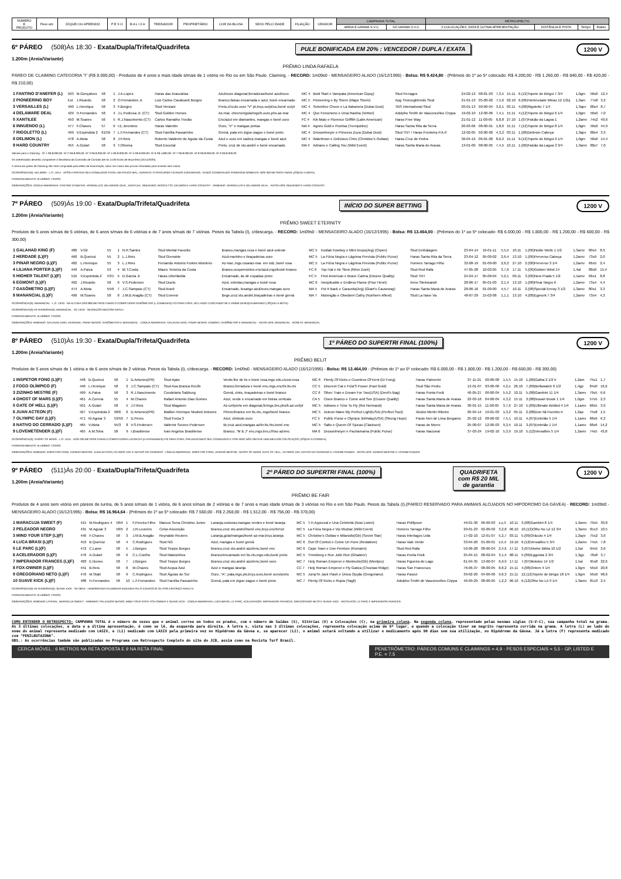| NÚMERO E PRODUTO | Peso ant. | JÓQUEI OU APRENDIZ | P E S O | B A L I Z A | TREINADOR | PROPRIETÁRIO | COR DA BLUSA | SEXO PELO IDADE | FILIAÇÃO | CRIADOR | CAMPANHA TOTAL | | RETROSPECTO | | | |
| --- | --- | --- | --- | --- | --- | --- | --- | --- | --- | --- | --- | --- | --- | --- | --- | --- |
| | | | | | | | | | | | AREIA E GRAMA S-V-C | SÓ GRAMA S-V-C | 3 COLOCAÇÕES, DATA E ÚLTIMA APRESENTAÇÃO | DISTÂNCIA E PISTA | Tempo | Rateio |
6º PÁREO (508)Às 18:30 - Exata/Dupla/Trifeta/Quadrifeta
1.200m (Areia/Variante)
PULE BONIFICADA EM 20% : VENCEDOR / DUPLA / EXATA
1200 V
PRÊMIO LINDA RAFAELA
PÁREO DE CLAIMING CATEGORIA "I" (R$ 8.000,00) - Produtos de 4 anos e mais idade s/mais de 1 vitória no Rio ou em São Paulo. Claiming. - RECORD: 1m09s0 - MENSAGEIRO ALADO (16/12/1995) - Bolsa: R$ 9.424,80 - (Prêmios do 1º ao 5º colocado: R$ 4.200,00 - R$ 1.260,00 - R$ 840,00 - R$ 420,00 - R$ 210,00)
| 1 FANTINO D'ANEFER (L) | 503 | M.Gonçalves | 58 | 1 | J.A.Lopes | Haras das Araucárias | Azul/ouro diagonal,ferraduras/boné azul/ouro | MC 4 | Bold Start e Vampata (American Gipsy) | Stud Ferragus | 24-02-13 | 08-01-03 | 7,3,5 | 15.11 | 6.(12)Topete de Birigui 7 3/4 | 1,0gm | 56s0 | 12,4 |
| 2 PIONEERING BOY | Est | J.Ricardo | 58 | 2 | O.Fernandes Jr. | Luiz Carlos Cavalcanti Borges | Branco,faixas encarnada e azul, boné encarnado | MC 5 | Pioneering e By Storm (Major Storm) | Apg Thoroughbreds Stud | 21-01-13 | 05-00-02 | 7,5,6 | 02.10 | 6.(06)Hortenciade Minas 12 1/2cj | 1,3am | 77s8 | 3,2 |
| 3 VERSAILLES (L) | 490 | L.Henrique | 58 | 3 | F.Borges | Stud Versiani | Preto,círculo ouro "V" pt,brçs.ou/pt/ou,boné ou/pt | MC 4 | Setembro Chove e La Itabanera (Dubai Dust) | TBS International Stud | 20-01-13 | 09-00-04 | 3,2,1 | 03.11 | 4.(08)Rigoletto 7 1/4 | 1,3apv | 80s4 | 8,7 |
| 4 DELAWARE DEAL | 429 | H.Fernandes | 58 | 4 | J.L.Pedrosa Jr. (CT) | Stud Golden Horses | Az-mar, chevron/gola/mgs/b.ouro,phs.az-mar | MC 4 | Que Fenomeno e Uma Rainha (Vettori) | Adolpho Smith de Vasconcellos Crippa | 19-02-10 | 12-00-06 | 7,4,1 | 15.11 | 4.(12)Topete de Birigui 6 1/4 | 1,0gm | 56s0 | 7,0 |
| 5 XANTILEE | 450 | M.Soares | 56 | 5 | R.J.Nascimento (CT) | Carlos Ramalho Trovão | Enc/azul em diamantes, mangas e boné ouro | FC 4 | Kik-Malo e Florence Griffith (Latin American) | Haras Free Way | 21-01-12 | 11-00-05 | 6,8,8 | 27.10 | 1.(07)Falcão da Lagoa 1 | 1,2amv | 74s2 | 40,6 |
| 6 INNUENDO (L) | 477 | F.Chaves | 57 | 6 | I.E.Jeronimo | Haras Valentin | Ouro, "V" e mangas pretas | MA 4 | Agnes Gold e Poetisa (Trempolino) | Haras Santa Rita da Serra | 20-03-06 | 08-00-01 | 1,8,6 | 15.11 | 7.(12)Topete de Birigui 8 1/4 | 1,0gm | 56s0 | 44,9 |
| 7 RIGOLETTO (L) | 499 | V.Espindola 2 | 61/59 | 7 | L.F.Fernandes (CT) | Stud Família Passarinho | Grená, pala em zigue-zague e boné preto | MC 4 | Drosselmeyer e Princess Zuca (Dubai Dust) | Stud TNT / Haras Fronteira P.A.P. | 12-02-05 | 02-00-00 | 4,3,2 | 03.11 | 1.(08)Delimon Cabeça | 1,3apv | 80s4 | 3,3 |
| 8 DELIMON (L) | 478 | A.Mota | 58 | 8 | J.F.Reis | Roberto Valdemir de Aguiar da Costa | Azul e ouro em xadrez,mangas e boné azul | MC 4 | Watchmon e Delicious Chris (Christine's Outlaw) | Haras Cruz de Pedra | 36-04-19 | 06-01-00 | 8,6,2 | 15.11 | 9.(12)Topete de Birigui 9 1/4 | 1,0gm | 56s0 | 14,4 |
| 9 HARD COUNTRY | 455 | A.Gulart | 58 | 9 | T.Oliveira | Stud Escorial | Preto, cruz de sto.andré e boné encarnado | MA 4 | Adriano e Calling You (Wild Event) | Haras Santa Maria de Araras | 13-01-09 | 08-00-05 | 7,4,5 | 10.11 | 1.(06)Falcão da Lagoa 3 3/4 | 1,3amv | 80s7 | 7,0 |
Valores para o Claiming - Nº 1 R$ 8.000,00- Nº 2 R$ 8.000,00- Nº 3 R$ 8.000,00- Nº 4 R$ 8.000,00- Nº 5 R$ 8.000,00- Nº 6 R$ 4.800,00- Nº 7 R$ 8.000,00- Nº 8 R$ 8.000,00- Nº 9 R$ 8.000,00
Os interessados deverão comparecer à Secretaria da Comissão de Corridas até as 14:00 horas de terça-feira (24/11/2020).
A vitória em páreo de Claiming não será computada para efeito de enturmação, salvo nos casos das provas chamadas para animais sem vitória.
OCORRÊNCIA(S): DELIMON - L.O. 15/11 - APÓS A PARTIDA SEU CONDUZIDO FICOU UM POUCO MAL, DURANTE O PERCURSO FICANDO ENCERRADO, TENDO CONSEGUIDO PASSAGEM SOMENTE NOS 300 METROS FINAIS (JÓQUEI A.MOTA)
FERRAGEAMENTO: ALUMÍNIO: TODOS
OBSERVAÇÕES: LÍNGUA AMARRADA: FANTINO D'ANEFER, VERSAILLES, DELAWARE DEAL, XANTILEE, INNUENDO, RIGOLETTO, DELIMON E HARD COUNTRY - ARMINHO: VERSAILLES E DELAWARE DEAL - ANTOLHOS: INNUENDO E HARD COUNTRY
7º PÁREO (509)Às 19:00 - Exata/Dupla/Trifeta/Quadrifeta
1.200m (Areia/Variante)
INÍCIO DO SUPER BETTING 1200 V
PRÊMIO SWEET ETERNITY
Produtos de 5 anos s/mais de 5 vitórias, de 6 anos s/mais de 6 vitórias e de 7 anos s/mais de 7 vitórias. Pesos da Tabela (I), c/descarga. - RECORD: 1m09s0 - MENSAGEIRO ALADO (16/12/1995) - Bolsa: R$ 13.464,00 - (Prêmios do 1º ao 5º colocado: R$ 6.000,00 - R$ 1.800,00 - R$ 1.200,00 - R$ 600,00 - R$ 300,00)
| 1 GALAHAD KING (F) | 480 | V.Gil | 55 | 1 | N.R.Santos | Stud Mental Favorito | Branco,mangas rosa e boné azul-celeste | MC 5 | Kodiak Kowboy e Mint Drops(Arg) (Orpen) | Stud Embalagem | 23-04-14 | 16-01-11 | 5,5,5 | 10.11 | 1.(06)Noble Wells 1 1/2 | 1,3amv | 80s4 | 8,9 |
| 2 HERDADE (L)(F) | 460 | B.Queiroz | 55 | 2 | L.J.Reis | Stud Grenoble | Azul-marinho e braçadeiras ouro | MC 5 | La Fúria Negra e Lágrima Prevista (Public Purse) | Haras Santa Rita da Serra | 23-04-12 | 05-00-02 | 2,6,4 | 13.10 | 1.(06)Perverso Cabeça | 1,2amv | 73s9 | 2,0 |
| 3 PINAR NEGRO (L)(F) | 482 | L.Henrique | 55 | 3 | L.J.Reis | Fernando Antonio Fontes Monteiro | Az-mar.,mgs.rosa/az-mar. em xdz.,boné rosa | MC 5 | La Fúria Negra e Lágrima Prevista (Public Purse) | Homero Tarrago Filho | 32-08-19 | 01-00-00 | 2,6,2 | 27.10 | 2.(08)Perverso 3 1/4 | 1,2amv | 66s5 | 2,4 |
| 4 LILIANA PORTER (L)(F) | 449 | A.Paiva | 53 | 4 | M.T.Costa | Mauro Teixeira da Costa | Branco,suspensórios enc/azul,mgs/boné branco | FC 6 | Top Hat e Air Slew (Rêve Doré) | Stud Red Rafa | 47-05-28 | 10-02-05 | 3,7,6 | 17.11 | 5.(06)Golden Wind 14 | 1,4al | 88s0 | 15,4 |
| 5 HIGHER TALENT (L)(F) | 516 | V.Espindola 2 | 53/1 | 5 | D.Garcia Jr | Haras Uberlândia | Encarnado, ás de espadas preto | FC 5 | First American e Brave Carina (Elusive Quality) | Stud TNT | 24-04-17 | 05-00-04 | 5,2,1 | 09.11 | 3.(06)New Prada 5 1/2 | 1,1amv | 66s1 | 8,8 |
| 6 EGMONT (L)(F) | 462 | J.Ricardo | 58 | 6 | V.S.Pedersen | Stud Dueto | Azul, estrelas,mangas e boné rosa | MC 6 | Inexplicable e Endless Flame (Pour Henri) | Irene Steinwandt | 28-06-17 | 05-01-03 | 2,1,4 | 13.10 | 1.(08)Pinar Negro 6 | 1,2amv | 73s4 | 4,4 |
| 7 GASÔMETRO (L)(F) | 474 | A.Mota | 55/6 | 7 | J.C.Sampaio (CT) | Stud Araré | Encarnado, losango azul/ouro,mangas ouro | MA 5 | Put It Back e Caravela(Arg) (Giant's Causeway) | Haras Santa Maria de Araras | 28-06-16 | 01-00-00 | 4,5,7 | 10.11 | 2.(08)Special Envoy 3 1/2 | 1,3amv | 80s1 | 3,3 |
| 8 MANANCIAL (L)(F) | 490 | M.Soares | 58 | 8 | J.M.B.Aragão (CT) | Stud Everest | Bege,cruz sto.andré,braçadeiras e boné grená | MA 7 | Molengão e Obedient Cathy (Northern Afleet) | Stud La Nave Va | 48-07-29 | 15-02-08 | 1,1,1 | 13.10 | 4.(08)Egmont 7 3/4 | 1,2amv | 73s4 | 4,3 |
OCORRÊNCIA(S): MANANCIAL - L.O. 13/10 - NA ALTURA DOS 800 METROS FINAIS O COMPETIDOR GASÔMETRO (L.CHIMENES) FOI PARA FORA, NO LANCE CHOCANDO-SE E ASSIM DESEQUILIBRANDO (JÓQUEI A.MOTA)
OCORRÊNCIA(S) VETERINÁRIA(S): MANANCIAL - SV 13/10 - SECREÇÃO MUCOSA GRAU I
FERRAGEAMENTO: ALUMÍNIO: TODOS
OBSERVAÇÕES: ARMINHO: GALAHAD KING, HERDADE, PINAR NEGRO, GASÔMETRO E MANANCIAL - LÍNGUA AMARRADA: GALAHAD KING, PINAR NEGRO, EGMONT, GASÔMETRO E MANANCIAL - ANTOLHOS: MANANCIAL - ROSETA: MANANCIAL
8º PÁREO (510)Às 19:30 - Exata/Dupla/Trifeta/Quadrifeta
1.200m (Areia/Variante)
1º PÁREO DO SUPERTRI FINAL (100%)
1200 V
PRÊMIO BELIT
Produtos de 5 anos s/mais de 1 vitória e de 6 anos s/mais de 2 vitórias. Pesos da Tabela (I), c/descarga. - RECORD: 1m09s0 - MENSAGEIRO ALADO (16/12/1995) - Bolsa: R$ 13.464,00 - (Prêmios do 1º ao 5º colocado: R$ 6.000,00 - R$ 1.800,00 - R$ 1.200,00 - R$ 600,00 - R$ 300,00)
| 1 INSPETOR FONG (L)(F) | 448 | B.Queiroz | 58 | 1 | D.Antunes(PR) | Stud Ajato | Verde,flor de lis e boné rosa,mgs.vds.c/cost.rosa | MC 6 | Plenty Of Kicks e Countess Of Kent (Dr Fong) | Haras Palmerini | 37-11-21 | 00-00-00 | 1,5,5 | 15.10 | 1.(06)Galba 2 1/2 tr | 1,2am | 75s1 | 1,7 |
| 2 FOGO OLÍMPICO (F) | 446 | L.Henrique | 58 | 2 | J.C.Sampaio (CT) | Stud Asa Branca Recife | Branco,ferradura e boné enc,mgs.enc/br.lts.vts | CC 5 | Discreet Cat e Fula'S Power (Fast Gold) | Stud São Pedro | 13-01-07 | 03-00-00 | 4,2,x | 26.10 | 7.(09)Bellawatch 6 1/2 | 1,4gp | 84s0 | 16,6 |
| 3 ZIZINHO MESTRE (F) | 499 | A.Paiva | 58 | 3 | R.J.Nascimento | Coudelaria Salzburg | Grená, cinto, braçadeiras e boné branco | CC 6 | Silver Train e Dream For Two(USA) (Devil's Bag) | Haras Ponta Porã | 40-05-27 | 06-00-04 | 5,5,2 | 10.11 | 5.(08)Gambini 11 1/4 | 1,3amv | 79s5 | 6,6 |
| 4 GHOST OF MARS (L)(F) | 461 | A.Correia | 55 | 4 | M.Chaves | Rafael Antonio Dias Gomes | Azul, verde e encarnado em listras verticais | CA 5 | Cisne Branco e Come and See (Elusive Quality) | Haras Santa Maria de Araras | 22-03-16 | 04-00-04 | 4,3,2 | 15.11 | 3.(08)Nooah Brook 1 1/4 | 1,0gm | 57s5 | 2,3 |
| 5 GATE OF HELL (L)(F) | 501 | A.Gulart | 58 | 5 | J.F.Reis | Stud Magaiver | Az-cel/preto em diagonal,fx/mgs.brs,phs/b.az-cel/pt | MC 5 | Adriano e Time To Fly (Roi Normand) | Haras Santa Maria de Araras | 30-01-15 | 11-00-05 | 3,7,6 | 27.10 | 5.(09)Ultimate Bridled 4 1/4 | 1,1amv | 68s5 | 3,9 |
| 6 JUAN ACTEON (F) | 427 | V.Espindola 2 | 58/6 | 6 | D.Antunes(PR) | Maillon Henrique Mudrek Antunes | Pt/enc/branco em lts.vts.,mgs/boné branco | MC 5 | Acteon Mane My Perfect Light(USA) (Perfect Soul) | Aluizio Merlin Ribeiro | 26-04-14 | 10-01-03 | 1,3,2 | 05.11 | 2.(08)Don Itá Focinho tr | 1,2ap | 75s8 | 1,5 |
| 7 OLYMPIC DAY (L)(F) | 471 | M.Aguiar 3 | 53/50 | 7 | D.Peres | Stud Forza 3 | Azul, símbolo ouro | FC 5 | Public Purse e Olympic Birthday(USA) (Strong Hope) | Paulo Neri de Lima Bergamo | 25-02-12 | 08-00-02 | 7,5,1 | 10.11 | 4.(07)Embrião 5 1/4 | 1,1amv | 68s6 | 6,3 |
| 8 NATIVO DO CERRADO (L)(F) | 465 | V.Mota | 55/3 | 8 | V.S.Pedersen | Valtemir Severo Pedersen | Br,cruz azul,mangas az/br.lts.hts,boné enc | MC 5 | Salto e Queen Of Tijucas (Clackson) | Haras do Morro | 25-00-07 | 12-00-03 | 9,3,4 | 10.11 | 3.(07)Embrião 1 1/4 | 1,1amv | 68s6 | 14,2 |
| 9 LOVEMETENDER (L)(F) | 465 | A.M.Silva | 58 | 9 | I.Brasiliense | Ivan Angelos Brasiliense | Branco, "M & J" enc,mgs.brs.c/friso az/enc | MA 6 | Drosselmeyer e Pachamama (Public Purse) | Haras Nacional | 37-03-24 | 19-02-10 | 5,3,9 | 19.10 | 5.(12)Versailles 5 1/4 | 1,2amv | 74s5 | 43,8 |
OCORRÊNCIA(S): GHOST OF MARS - L.O. 15/11 - NOS 200 METROS FINAIS A COMPETIDORA LUCRECIA (H.FERNANDES) FOI PARA FORA, PREJUDICANDO SEU CONDUZIDO E POR ISSO NÃO OBTEVE UMA MELHOR COLOCAÇÃO (JÓQUEI A.CORREIA)
FERRAGEAMENTO: ALUMÍNIO: TODOS
OBSERVAÇÕES: ARMINHO: INSPETOR FONG, ZIZINHO MESTRE, JUAN ACTEON, OLYMPIC DAY E NATIVO DO CERRADO - LÍNGUA AMARRADA: INSPETOR FONG, ZIZINHO MESTRE, GHOST OF MARS, GATE OF HELL, OLYMPIC DAY, NATIVO DO CERRADO E LOVEMETENDER - ANTOLHOS: ZIZINHO MESTRE E LOVEMETENDER
9º PÁREO (511)Às 20:00 - Exata/Dupla/Trifeta/Quadrifeta
1.200m (Areia/Variante)
2º PÁREO DO SUPERTRI FINAL (100%)
QUADRIFETA
com R$ 20 MIL
de garantia
1200 V
PRÊMIO BE FAIR
Produtos de 4 anos sem vitória em páreos de turma, de 5 anos s/mais de 1 vitória, de 6 anos s/mais de 2 vitórias e de 7 anos e mais idade s/mais de 3 vitórias no Rio e em São Paulo. Pesos da Tabela (I).(PÁREO RESERVADO PARA ANIMAIS ALOJADOS NO HIPÓDROMO DA GÁVEA) - RECORD: 1m09s0 - MENSAGEIRO ALADO (16/12/1995) - Bolsa: R$ 16.964,64 - (Prêmios do 1º ao 5º colocado: R$ 7.560,00 - R$ 2.268,00 - R$ 1.512,00 - R$ 756,00 - R$ 378,00)
| 1 MARACUJA SWEET (F) | 415 | M.Rodrigues 4 | 58/4 | 1 | F.Pereira Filho | Marcus Sena Christino Junior | Laranja,costuras,mangas verdes e boné laranja | MC 5 | T.H.Approval e Una Celebritá (Now Listen) | Haras Phillipson | 49-01-30 | 06-00-03 | x,x,5 | 10.11 | 3.(08)Gambini 8 1/4 | 1,3amv | 79s5 | 30,8 |
| 2 PELEADOR NEGRO | 431 | M.Aguiar 3 | 58/5 | 2 | J.R.Loureiro | Celso Assunção | Branco,cruz sto.andré/boné enc,brçs.enc/br/vd | MC 5 | La Fúria Negra e Vip Muztaz (Wild Event) | Homero Tarrago Filho | 29-01-23 | 02-00-02 | 3,2,8 | 06.10 | 10.(12)Olho No Lô 12 3/4 | 1,3amv | 81s3 | 10,5 |
| 3 MIND YOUR STEP (L)(F) | 446 | F.Chaves | 58 | 3 | J.M.B.Aragão | Reynaldo Reuters | Laranja,gola/mangas/boné az-mar,brçs.laranja | MC 5 | Christine's Outlaw e Milanollo(Gb) (Soviet Star) | Haras Interlagos Ltda | 17-02-10 | 12-01-07 | 5,2,7 | 03.11 | 5.(09)Oráculo 4 1/4 | 1,2apv | 75s2 | 3,6 |
| 4 LUCA BRASI (L)(F) | 453 | B.Queiroz | 58 | 4 | C.Rodrigues | Stud NG | Azul, mangas e boné grená | MC 6 | Out Of Control e Come Un Fiore (Redattore) | Haras Vale Verde | 33-04-20 | 01-00-01 | x,5,4 | 19.10 | 6.(12)Versailles 5 3/4 | 1,2amv | 74s5 | 7,8 |
| 5 LE PARC (L)(F) | 472 | C.Lavor | 58 | 5 | J.Borges | Stud Tieppo Borges | Branco,cruz sto.andré azul/enc,boné enc | MC 6 | Cape Town e Une Peinture (Romarin) | Stud Red Rafa | 52-06-28 | 08-00-04 | 2,4,6 | 17.11 | 3.(07)Abebe Bikila 10 1/2 | 1,5al | 94s5 | 2,6 |
| 6 ACELERADOR (L)(F) | 476 | A.Gulart | 58 | 6 | C.L.Coelho | Stud Matosinhos | Branco/encarnado em lts.vts,mgs.vds,boné preto | MC 5 | Trinniberg e Run Jolie Run (Ghadeer) | Haras Ponta Porã | 25-04-15 | 08-02-04 | 3,1,4 | 08.11 | 5.(09)Eggoista 2 3/4 | 1,3gp | 78s8 | 3,7 |
| 7 IMPERADOR FRANCES (L)(F) | 483 | E.Nunes | 58 | 7 | J.Borges | Stud Tieppo Borges | Branco,cruz sto.andré azul/enc,boné ouro | MC 7 | Holy Roman Emperor e Montecito(Gb) (Montjeu) | Haras Figueira do Lago | 61-04-35 | 13-00-07 | 6,9,9 | 17.11 | 7.(07)Molotov 14 1/2 | 1,5al | 95s8 | 22,6 |
| 8 FOX-OWNER (L)(F) | 441 | B.Reis | 58 | 8 | M.Chaves | Stud Acqua Azul | Azul e mangas laranja | CC 7 | Holy Roman Emperor e Fly Gatica (Choctaw Ridge) | Haras San Francesco | 76-06-37 | 08-00-05 | 8,8,2 | 15.11 | 4.(08)Ontem 4 1/4 | 1,0gm | 56s9 | 20,8 |
| 9 GREGORIANO NETO (L)(F) | 476 | M.Staili | 58 | 9 | C.Rodrigues | Stud Águias do Sul | Ouro, "A", pala,mgs.pts,brçs.ouro,boné ouro/preto | MC 5 | Jump'In Jack Flash e Única Opção (Gregoriano) | Haras Pasuvi | 39-02-20 | 04-00-00 | 9,6,3 | 15.11 | 12.(12)Topete de Birigui 18 1/4 | 1,0gm | 56s0 | 98,6 |
| 10 SUAVE KICK (L)(F) | 488 | H.Fernandes | 58 | 10 | L.F.Fernandes | Stud Família Passarinho | Grená, pala em zigue-zague e boné preto | MC 7 | Plenty Of Kicks e Rupia (Yagli) | Adolpho Smith de Vasconcellos Crippa | 46-09-29 | 08-00-05 | 1,2,2 | 06.10 | 6.(12)Olho No Lô 9 1/4 | 1,3amv | 81s3 | 2,4 |
OCORRÊNCIA(S) VETERINÁRIA(S): SUAVE KICK - SV 06/10 - HEMORRAGIA PULMONAR INDUZIDA PELO EXERCÍCIO OU POR ESFORÇO GRAU IV
FERRAGEAMENTO: ALUMÍNIO: TODOS
OBSERVAÇÕES: ARMINHO LATERAL: MARACUJA SWEET - ARMINHO: PELEADOR NEGRO, MIND YOUR STEP, FOX-OWNER E SUAVE KICK - LÍNGUA AMARRADA: LUCA BRASI, LE PARC, ACELERADOR, IMPERADOR FRANCES, GREGORIANO NETO E SUAVE KICK - ANTOLHOS: LE PARC E IMPERADOR FRANCES
COMO ENTENDER O RETROSPECTO: CAMPANHA TOTAL é o número de vezes que o animal correu em todos os prados, com o número de Saídas (S), Vitórias (V) e Colocações (C), na primeira coluna. Na segunda coluna, representado pelas mesmas siglas (S-V-C), sua campanha total na grama. As 3 últimas colocações, a data e a última apresentação, é como se lê, da esquerda para direita. A letra x, vista nas 3 últimas colocações, representa colocação acima de 9º lugar, e quando a colocação tiver em negrito representa corrida na grama. A letra (L) ao lado do nome do animal representa medicado com LASIX, e (L1) medicado com LASIX pela primeira vez no Hipódromo da Gávea e, se aparecer (L2), o animal estará voltando a utilizar o medicamento após 90 dias sem sua utilização, no Hipódromo da Gávea. Já a letra (F) representa medicado com "FENILBUTAZONA".
OBS.: As ocorrências também são publicadas no Programa com Retrospecto Completo do site do JCB, assim como na Revista Turf Brasil.
CERCA MÓVEL : 6 METROS NA RETA OPOSTA E 9 NA RETA FINAL PENETRÔMETRO: PÁREOS COMUNS E CLAIMINGS = 4,9 - PESOS ESPECIAIS = 5,5 - GP, LISTED E P.E. = 7,5